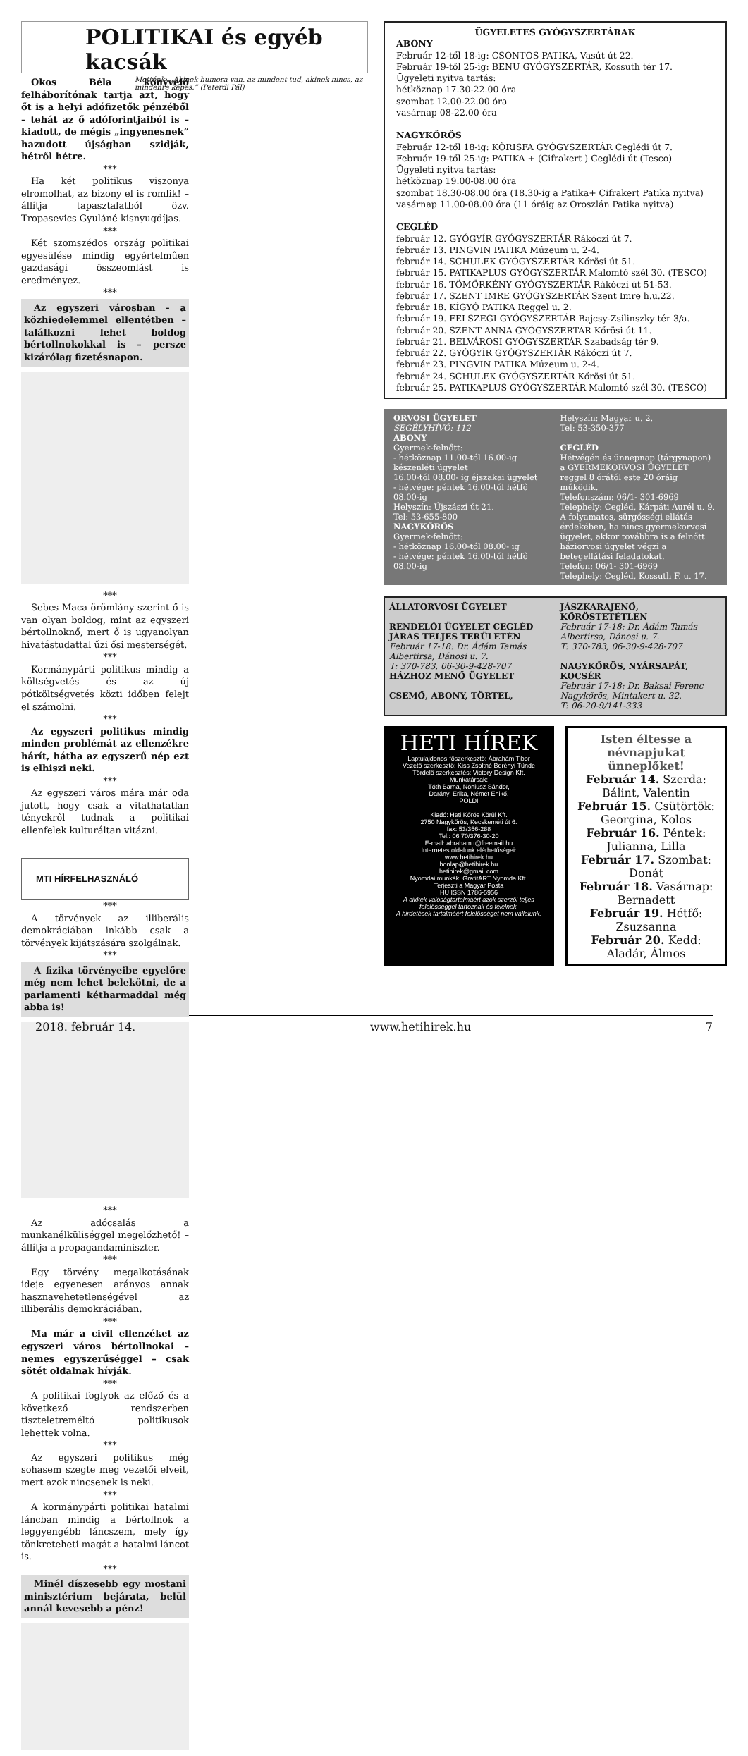POLITIKAI és egyéb kacsák
Mottónk: „Akinek humora van, az mindent tud, akinek nincs, az mindenre képes.” (Peterdi Pál)
Okos Béla könyvelő felháborítónak tartja azt, hogy őt is a helyi adófizetők pénzéből – tehát az ő adóforintjaiból is – kiadott, de mégis „ingyenesnek” hazudott újságban szidják, hétről hétre.
***
Ha két politikus viszonya elromolhat, az bizony el is romlik! – állítja tapasztalatból özv. Tropasevics Gyuláné kisnyugdíjas.
***
Két szomszédos ország politikai egyesülése mindig egyértelműen gazdasági összeomlást is eredményez.
***
Az egyszeri városban - a közhiedelemmel ellentétben – találkozni lehet boldog bértollnokokkal is – persze kizárólag fizetésnapon.
***
Sebes Maca örömlány szerint ő is van olyan boldog, mint az egyszeri bértollnoknő, mert ő is ugyanolyan hivatástudattal űzi ősi mesterségét.
***
Kormánypárti politikus mindig a költségvetés és az új pótköltségvetés közti időben felejt el számolni.
***
Az egyszeri politikus mindig minden problémát az ellenzékre hárít, hátha az egyszerű nép ezt is elhiszi neki.
***
Az egyszeri város mára már oda jutott, hogy csak a vitathatatlan tényekről tudnak a politikai ellenfelek kulturáltan vitázni.
MTI HÍRFELHASZNÁLÓ
***
A törvények az illiberális demokráciában inkább csak a törvények kijátszására szolgálnak.
***
A fizika törvényeibe egyelőre még nem lehet belekötni, de a parlamenti kétharmaddal még abba is!
***
Az adócsalás a munkanélküliséggel megelőzhető! – állítja a propagandaminiszter.
***
Egy törvény megalkotásának ideje egyenesen arányos annak hasznavehetetlenségével az illiberális demokráciában.
***
Ma már a civil ellenzéket az egyszeri város bértollnokai – nemes egyszerűséggel – csak sötét oldalnak hívják.
***
A politikai foglyok az előző és a következő rendszerben tiszteletreméltó politikusok lehettek volna.
***
Az egyszeri politikus még sohasem szegte meg vezetői elveit, mert azok nincsenek is neki.
***
A kormánypárti politikai hatalmi láncban mindig a bértollnok a leggyengébb láncszem, mely így tönkreteheti magát a hatalmi láncot is.
***
Minél díszesebb egy mostani minisztérium bejárata, belül annál kevesebb a pénz!
ÜGYELETES GYÓGYSZERTÁRAK
ABONY
Február 12-től 18-ig: CSONTOS PATIKA, Vasút út 22.
Február 19-től 25-ig: BENU GYÓGYSZERTÁR, Kossuth tér 17.
Ügyeleti nyitva tartás:
hétköznap 17.30-22.00 óra
szombat 12.00-22.00 óra
vasárnap 08-22.00 óra
NAGYKŐRÖS
Február 12-től 18-ig: KŐRISFA GYÓGYSZERTÁR Ceglédi út 7.
Február 19-től 25-ig: PATIKA + (Cifrakert ) Ceglédi út (Tesco)
Ügyeleti nyitva tartás:
hétköznap 19.00-08.00 óra
szombat 18.30-08.00 óra (18.30-ig a Patika+ Cifrakert Patika nyitva)
vasárnap 11.00-08.00 óra (11 óráig az Oroszlán Patika nyitva)
CEGLÉD
február 12. GYÓGYÍR GYÓGYSZERTÁR Rákóczi út 7.
február 13. PINGVIN PATIKA Múzeum u. 2-4.
február 14. SCHULEK GYÓGYSZERTÁR Kőrösi út 51.
február 15. PATIKAPLUS GYÓGYSZERTÁR Malomtó szél 30. (TESCO)
február 16. TÖMÖRKÉNY GYÓGYSZERTÁR Rákóczi út 51-53.
február 17. SZENT IMRE GYÓGYSZERTÁR Szent Imre h.u.22.
február 18. KÍGYÓ PATIKA Reggel u. 2.
február 19. FELSZEGI GYÓGYSZERTÁR Bajcsy-Zsilinszky tér 3/a.
február 20. SZENT ANNA GYÓGYSZERTÁR Kőrösi út 11.
február 21. BELVÁROSI GYÓGYSZERTÁR Szabadság tér 9.
február 22. GYÓGYÍR GYÓGYSZERTÁR Rákóczi út 7.
február 23. PINGVIN PATIKA Múzeum u. 2-4.
február 24. SCHULEK GYÓGYSZERTÁR Kőrösi út 51.
február 25. PATIKAPLUS GYÓGYSZERTÁR Malomtó szél 30. (TESCO)
ORVOSI ÜGYELET
SEGÉLYHÍVÓ: 112
ABONY
Gyermek-felnőtt:
- hétköznap 11.00-tól 16.00-ig készenléti ügyelet
16.00-tól 08.00- ig éjszakai ügyelet
- hétvége: péntek 16.00-tól hétfő 08.00-ig
Helyszín: Újszászi út 21.
Tel: 53-655-800
NAGYKŐRÖS
Gyermek-felnőtt:
- hétköznap 16.00-tól 08.00- ig
- hétvége: péntek 16.00-tól hétfő 08.00-ig
Helyszín: Magyar u. 2.
Tel: 53-350-377
CEGLÉD
Hétvégén és ünnepnap (tárgynapon) a GYERMEKORVOSI ÜGYELET reggel 8 órától este 20 óráig működik.
Telefonszám: 06/1- 301-6969
Telephely: Cegléd, Kárpáti Aurél u. 9.
A folyamatos, sürgősségi ellátás érdekében, ha nincs gyermekorvosi ügyelet, akkor továbbra is a felnőtt háziorvosi ügyelet végzi a betegellátási feladatokat.
Telefon: 06/1- 301-6969
Telephely: Cegléd, Kossuth F. u. 17.
ÁLLATORVOSI ÜGYELET
RENDELŐI ÜGYELET CEGLÉD JÁRÁS TELJES TERÜLETÉN
Február 17-18: Dr. Ádám Tamás Albertirsa, Dánosi u. 7.
T: 370-783, 06-30-9-428-707
HÁZHOZ MENŐ ÜGYELET
CSEMŐ, ABONY, TÖRTEL,
JÁSZKARAJENŐ, KŐRÖSTETÉTLEN
Február 17-18: Dr. Ádám Tamás Albertirsa, Dánosi u. 7.
T: 370-783, 06-30-9-428-707
NAGYKŐRÖS, NYÁRSAPÁT, KOCSÉR
Február 17-18: Dr. Baksai Ferenc Nagykőrös, Mintakert u. 32.
T: 06-20-9/141-333
HETI HÍREK
Laptulajdonos-főszerkesztő: Ábrahám Tibor
Vezető szerkesztő: Kiss Zsoltné Berényi Tünde
Tördelő szerkesztés: Victory Design Kft.
Munkatársak:
Tóth Barna, Nóniusz Sándor,
Darányi Erika, Némét Enikő,
POLDI
Kiadó: Heti Kőrös Körül Kft.
2750 Nagykőrös, Kecskeméti út 6.
fax: 53/356-288
Tel.: 06 70/376-30-20
E-mail: abraham.t@freemail.hu
Internetes oldalunk elérhetőségei:
www.hetihirek.hu
honlap@hetihirek.hu
hetihirek@gmail.com
Nyomdai munkák: GrafitART Nyomda Kft.
Terjeszti a Magyar Posta
HU ISSN 1786-5956
A cikkek valóságtartalmáért azok szerzői teljes felelősséggel tartoznak és felelnek.
A hirdetések tartalmáért felelősséget nem vállalunk.
Isten éltesse a névnapjukat ünneplőket!
Február 14. Szerda: Bálint, Valentin
Február 15. Csütörtök: Georgina, Kolos
Február 16. Péntek: Julianna, Lilla
Február 17. Szombat: Donát
Február 18. Vasárnap: Bernadett
Február 19. Hétfő: Zsuzsanna
Február 20. Kedd: Aladár, Álmos
2018. február 14. www.hetihirek.hu 7